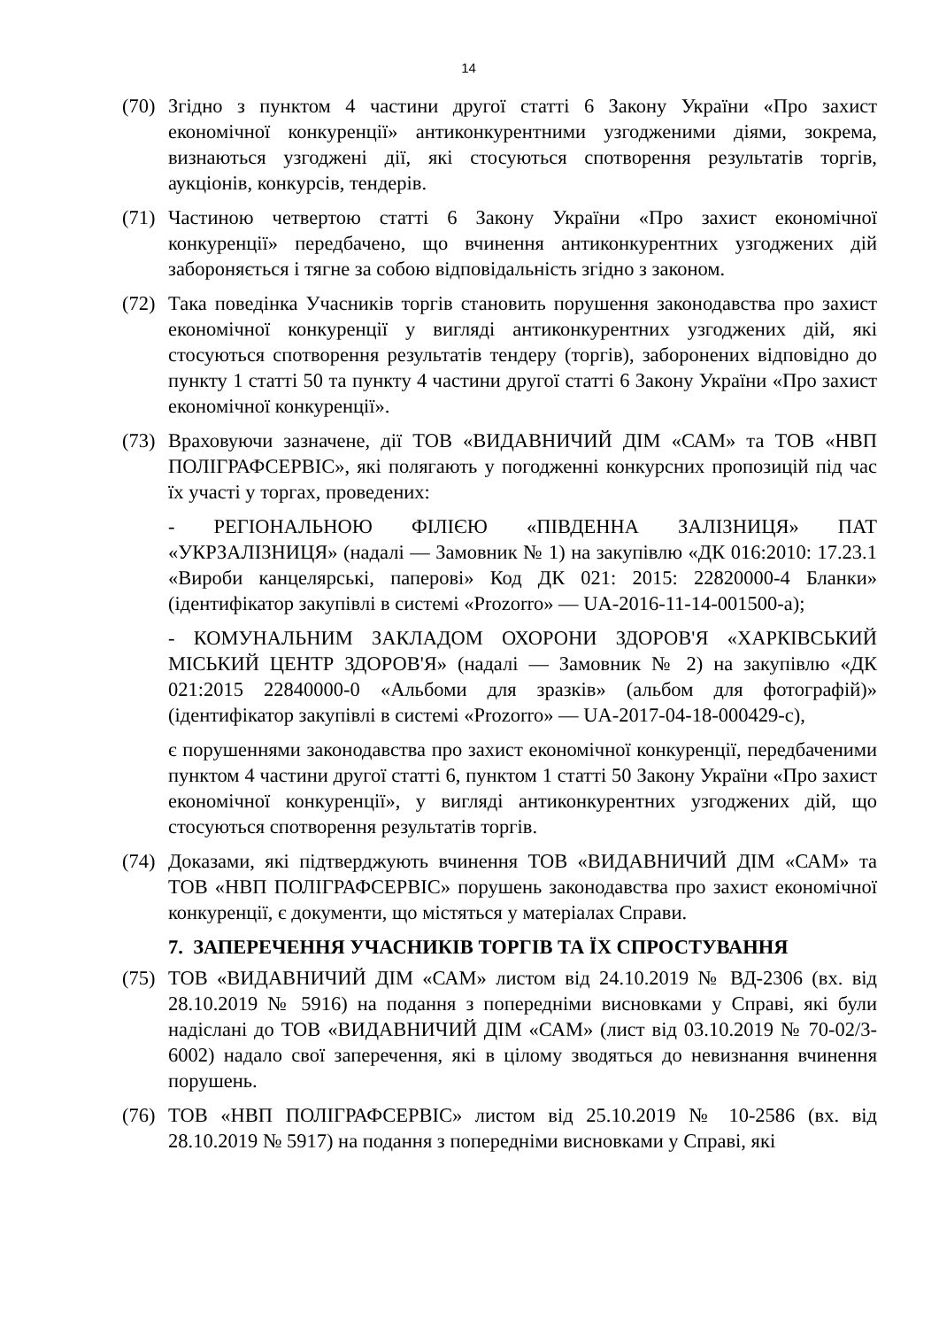14
(70)
Згідно з пунктом 4 частини другої статті 6 Закону України «Про захист економічної конкуренції» антиконкурентними узгодженими діями, зокрема, визнаються узгоджені дії, які стосуються спотворення результатів торгів, аукціонів, конкурсів, тендерів.
(71)
Частиною четвертою статті 6 Закону України «Про захист економічної конкуренції» передбачено, що вчинення антиконкурентних узгоджених дій забороняється і тягне за собою відповідальність згідно з законом.
(72)
Така поведінка Учасників торгів становить порушення законодавства про захист економічної конкуренції у вигляді антиконкурентних узгоджених дій, які стосуються спотворення результатів тендеру (торгів), заборонених відповідно до пункту 1 статті 50 та пункту 4 частини другої статті 6 Закону України «Про захист економічної конкуренції».
(73)
Враховуючи зазначене, дії ТОВ «ВИДАВНИЧИЙ ДІМ «САМ» та ТОВ «НВП ПОЛІГРАФСЕРВІС», які полягають у погодженні конкурсних пропозицій під час їх участі у торгах, проведених:
- РЕГІОНАЛЬНОЮ ФІЛІЄЮ «ПІВДЕННА ЗАЛІЗНИЦЯ» ПАТ «УКРЗАЛІЗНИЦЯ» (надалі — Замовник № 1) на закупівлю «ДК 016:2010: 17.23.1 «Вироби канцелярські, паперові» Код ДК 021: 2015: 22820000-4 Бланки» (ідентифікатор закупівлі в системі «Prozorro» — UA-2016-11-14-001500-a);
- КОМУНАЛЬНИМ ЗАКЛАДОМ ОХОРОНИ ЗДОРОВ'Я «ХАРКІВСЬКИЙ МІСЬКИЙ ЦЕНТР ЗДОРОВ'Я» (надалі — Замовник № 2) на закупівлю «ДК 021:2015 22840000-0 «Альбоми для зразків» (альбом для фотографій)» (ідентифікатор закупівлі в системі «Prozorro» — UA-2017-04-18-000429-c),
є порушеннями законодавства про захист економічної конкуренції, передбаченими пунктом 4 частини другої статті 6, пунктом 1 статті 50 Закону України «Про захист економічної конкуренції», у вигляді антиконкурентних узгоджених дій, що стосуються спотворення результатів торгів.
(74)
Доказами, які підтверджують вчинення ТОВ «ВИДАВНИЧИЙ ДІМ «САМ» та ТОВ «НВП ПОЛІГРАФСЕРВІС» порушень законодавства про захист економічної конкуренції, є документи, що містяться у матеріалах Справи.
7. ЗАПЕРЕЧЕННЯ УЧАСНИКІВ ТОРГІВ ТА ЇХ СПРОСТУВАННЯ
(75)
ТОВ «ВИДАВНИЧИЙ ДІМ «САМ» листом від 24.10.2019 № ВД-2306 (вх. від 28.10.2019 № 5916) на подання з попередніми висновками у Справі, які були надіслані до ТОВ «ВИДАВНИЧИЙ ДІМ «САМ» (лист від 03.10.2019 № 70-02/3-6002) надало свої заперечення, які в цілому зводяться до невизнання вчинення порушень.
(76)
ТОВ «НВП ПОЛІГРАФСЕРВІС» листом від 25.10.2019 № 10-2586 (вх. від 28.10.2019 № 5917) на подання з попередніми висновками у Справі, які